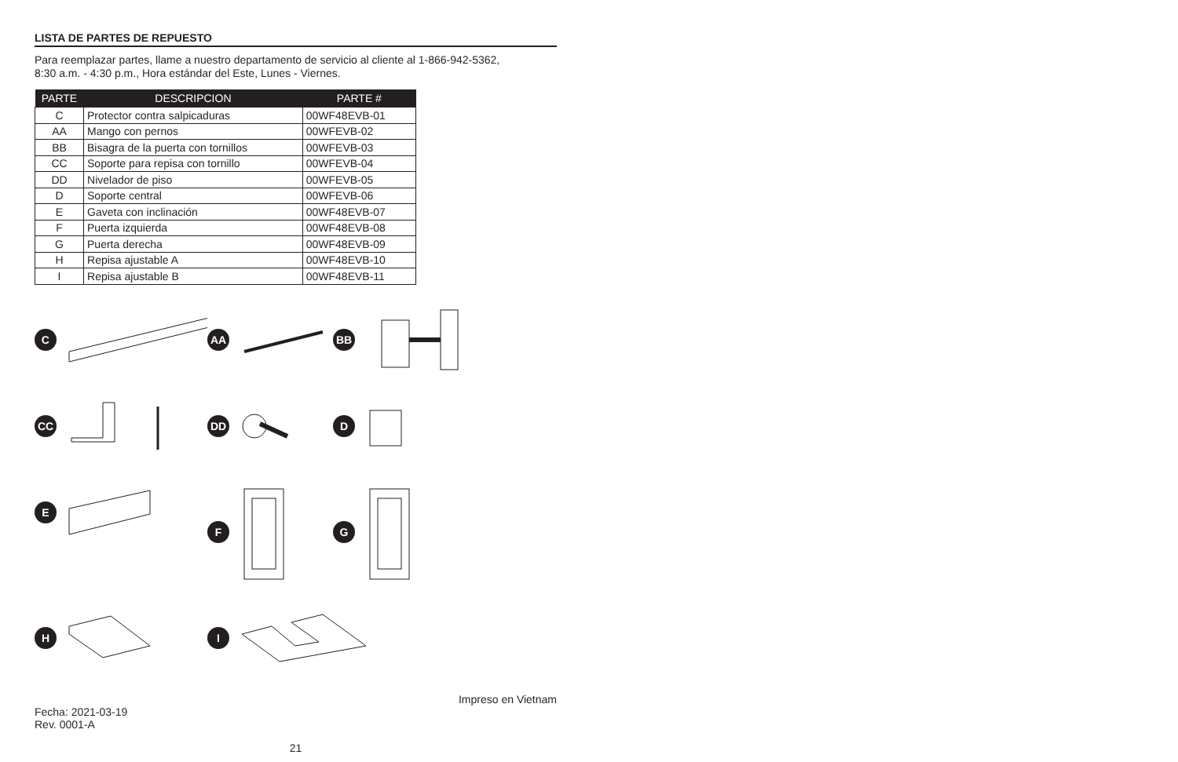LISTA DE PARTES DE REPUESTO
Para reemplazar partes, llame a nuestro departamento de servicio al cliente al 1-866-942-5362,
8:30 a.m. - 4:30 p.m., Hora estándar del Este, Lunes - Viernes.
| PARTE | DESCRIPCION | PARTE # |
| --- | --- | --- |
| C | Protector contra salpicaduras | 00WF48EVB-01 |
| AA | Mango con pernos | 00WFEVB-02 |
| BB | Bisagra de la puerta con tornillos | 00WFEVB-03 |
| CC | Soporte para repisa con tornillo | 00WFEVB-04 |
| DD | Nivelador de piso | 00WFEVB-05 |
| D | Soporte central | 00WFEVB-06 |
| E | Gaveta con inclinación | 00WF48EVB-07 |
| F | Puerta izquierda | 00WF48EVB-08 |
| G | Puerta derecha | 00WF48EVB-09 |
| H | Repisa ajustable A | 00WF48EVB-10 |
| I | Repisa ajustable B | 00WF48EVB-11 |
C
AA
BB
CC
DD
D
E
F
G
H
I
Fecha: 2021-03-19
Rev. 0001-A
Impreso en Vietnam
21